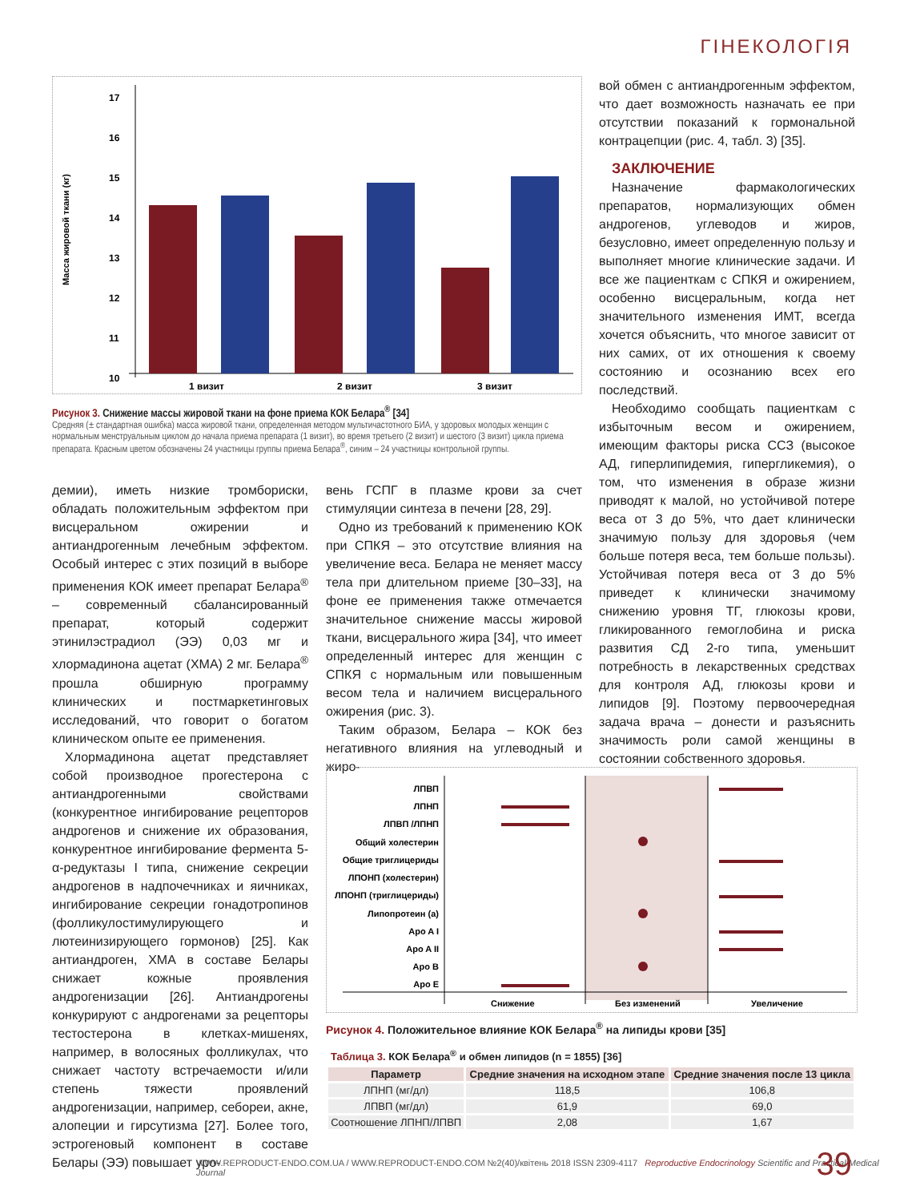ГІНЕКОЛОГІЯ
Масса жировой ткани (кг)
17
16
15
14
13
12
11
10
1 визит
2 визит
3 визит
Рисунок 3. Снижение массы жировой ткани на фоне приема КОК Белара<sup>®</sup> [34]
Средняя (± стандартная ошибка) масса жировой ткани, определенная методом мультичастотного БИА, у здоровых молодых женщин с нормальным менструальным циклом до начала приема препарата (1 визит), во время третьего (2 визит) и шестого (3 визит) цикла приема препарата. Красным цветом обозначены 24 участницы группы приема Белара<sup>®</sup>, синим – 24 участницы контрольной группы.
демии), иметь низкие тромбориски, обладать положительным эффектом при висцеральном ожирении и антиандрогенным лечебным эффектом. Особый интерес с этих позиций в выборе применения КОК имеет препарат Белара<sup>®</sup> – современный сбалансированный препарат, который содержит этинилэстрадиол (ЭЭ) 0,03 мг и хлормадинона ацетат (ХМА) 2 мг. Белара<sup>®</sup> прошла обширную программу клинических и постмаркетинговых исследований, что говорит о богатом клиническом опыте ее применения.
Хлормадинона ацетат представляет собой производное прогестерона с антиандрогенными свойствами (конкурентное ингибирование рецепторов андрогенов и снижение их образования, конкурентное ингибирование фермента 5-α-редуктазы I типа, снижение секреции андрогенов в надпочечниках и яичниках, ингибирование секреции гонадотропинов (фолликулостимулирующего и лютеинизирующего гормонов) [25]. Как антиандроген, ХМА в составе Белары снижает кожные проявления андрогенизации [26]. Антиандрогены конкурируют с андрогенами за рецепторы тестостерона в клетках-мишенях, например, в волосяных фолликулах, что снижает частоту встречаемости и/или степень тяжести проявлений андрогенизации, например, себореи, акне, алопеции и гирсутизма [27]. Более того, эстрогеновый компонент в составе Белары (ЭЭ) повышает уро-
вень ГСПГ в плазме крови за счет стимуляции синтеза в печени [28, 29].
Одно из требований к применению КОК при СПКЯ – это отсутствие влияния на увеличение веса. Белара не меняет массу тела при длительном приеме [30–33], на фоне ее применения также отмечается значительное снижение массы жировой ткани, висцерального жира [34], что имеет определенный интерес для женщин с СПКЯ с нормальным или повышенным весом тела и наличием висцерального ожирения (рис. 3).
Таким образом, Белара – КОК без негативного влияния на углеводный и жиро-
вой обмен с антиандрогенным эффектом, что дает возможность назначать ее при отсутствии показаний к гормональной контрацепции (рис. 4, табл. 3) [35].
ЗАКЛЮЧЕНИЕ
Назначение фармакологических препаратов, нормализующих обмен андрогенов, углеводов и жиров, безусловно, имеет определенную пользу и выполняет многие клинические задачи. И все же пациенткам с СПКЯ и ожирением, особенно висцеральным, когда нет значительного изменения ИМТ, всегда хочется объяснить, что многое зависит от них самих, от их отношения к своему состоянию и осознанию всех его последствий.
Необходимо сообщать пациенткам с избыточным весом и ожирением, имеющим факторы риска ССЗ (высокое АД, гиперлипидемия, гипергликемия), о том, что изменения в образе жизни приводят к малой, но устойчивой потере веса от 3 до 5%, что дает клинически значимую пользу для здоровья (чем больше потеря веса, тем больше пользы). Устойчивая потеря веса от 3 до 5% приведет к клинически значимому снижению уровня ТГ, глюкозы крови, гликированного гемоглобина и риска развития СД 2-го типа, уменьшит потребность в лекарственных средствах для контроля АД, глюкозы крови и липидов [9]. Поэтому первоочередная задача врача – донести и разъяснить значимость роли самой женщины в состоянии собственного здоровья.
ЛПВП
ЛПНП
ЛПВП /ЛПНП
Общий холестерин
Общие триглицериды
ЛПОНП (холестерин)
ЛПОНП (триглицериды)
Липопротеин (а)
Apo A I
Apo A II
Apo B
Apo E
Снижение
Без изменений
Увеличение
Рисунок 4. Положительное влияние КОК Белара<sup>®</sup> на липиды крови [35]
Таблица 3. КОК Белара<sup>®</sup> и обмен липидов (n = 1855) [36]
| Параметр | Средние значения на исходном этапе | Средние значения после 13 цикла |
| --- | --- | --- |
| ЛПНП (мг/дл) | 118,5 | 106,8 |
| ЛПВП (мг/дл) | 61,9 | 69,0 |
| Соотношение ЛПНП/ЛПВП | 2,08 | 1,67 |
WWW.REPRODUCT-ENDO.COM.UA / WWW.REPRODUCT-ENDO.COM №2(40)/квітень 2018 ISSN 2309-4117 Reproductive Endocrinology Scientific and Practical Medical Journal
39